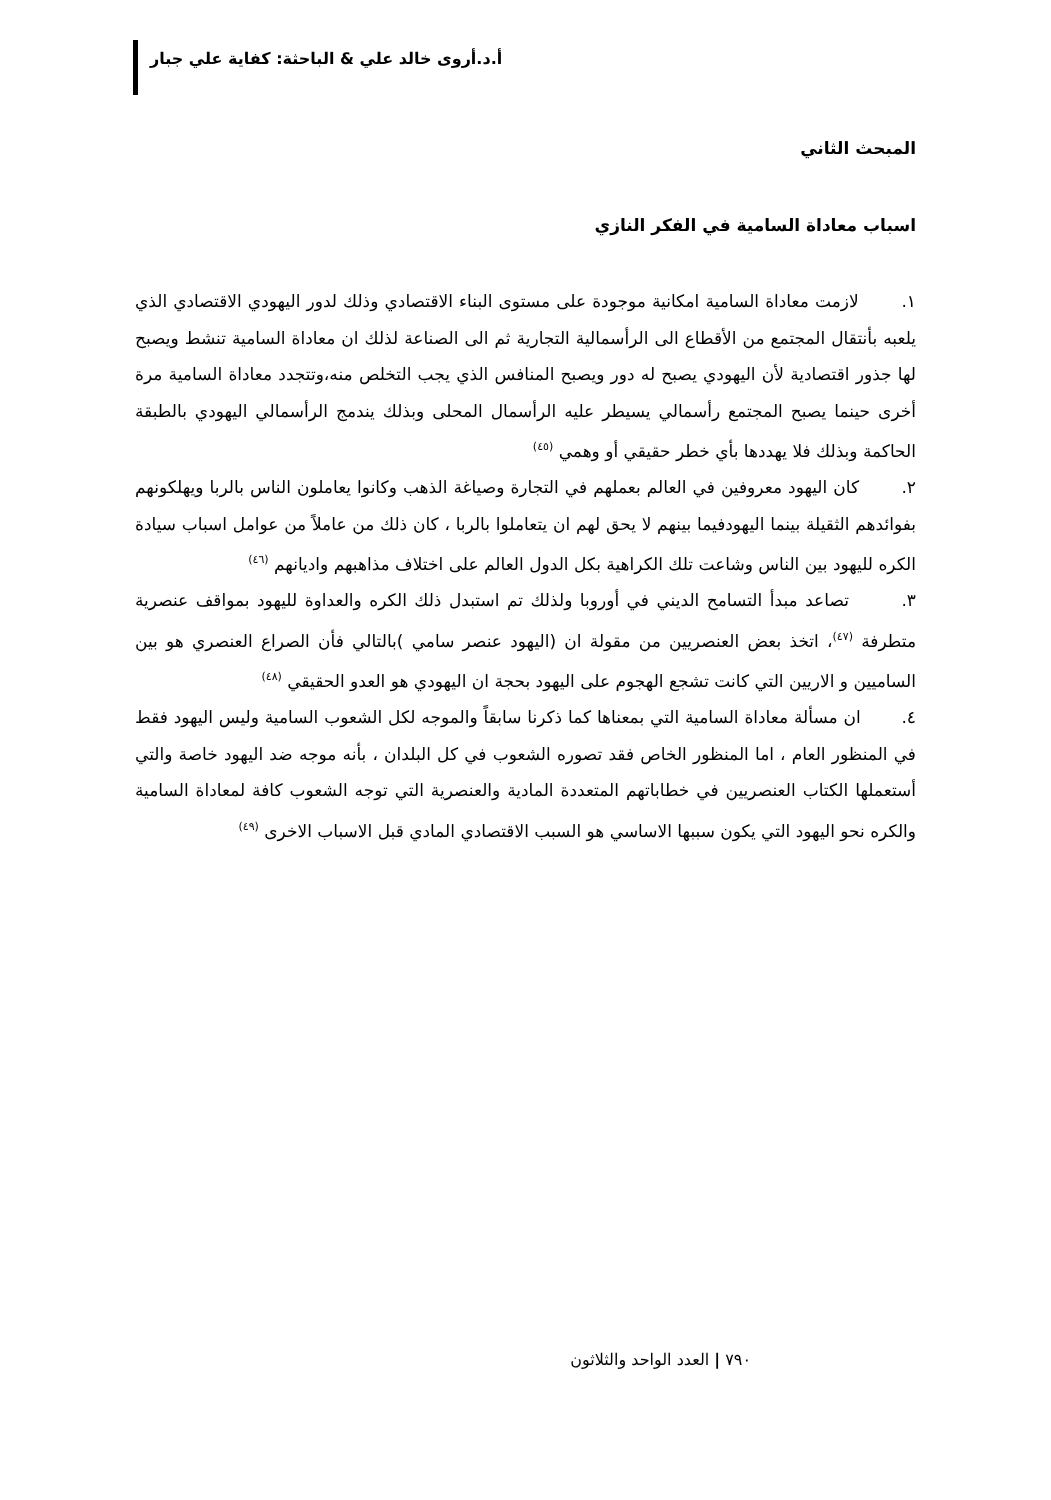أ.د.أروى خالد علي & الباحثة: كفاية علي جبار
المبحث الثاني
اسباب معاداة السامية في الفكر النازي
١. لازمت معاداة السامية امكانية موجودة على مستوى البناء الاقتصادي وذلك لدور اليهودي الاقتصادي الذي يلعبه بأنتقال المجتمع من الأقطاع الى الرأسمالية التجارية ثم الى الصناعة لذلك ان معاداة السامية تنشط ويصبح لها جذور اقتصادية لأن اليهودي يصبح له دور ويصبح المنافس الذي يجب التخلص منه،وتتجدد معاداة السامية مرة أخرى حينما يصبح المجتمع رأسمالي يسيطر عليه الرأسمال المحلى وبذلك يندمج الرأسمالي اليهودي بالطبقة الحاكمة وبذلك فلا يهددها بأي خطر حقيقي أو وهمي <sup>(٤٥)</sup>
٢. كان اليهود معروفين في العالم بعملهم في التجارة وصياغة الذهب وكانوا يعاملون الناس بالربا ويهلكونهم بفوائدهم الثقيلة بينما اليهودفيما بينهم لا يحق لهم ان يتعاملوا بالربا ، كان ذلك من عاملاً من عوامل اسباب سيادة الكره لليهود بين الناس وشاعت تلك الكراهية بكل الدول العالم على اختلاف مذاهبهم واديانهم <sup>(٤٦)</sup>
٣. تصاعد مبدأ التسامح الديني في أوروبا ولذلك تم استبدل ذلك الكره والعداوة لليهود بمواقف عنصرية متطرفة <sup>(٤٧)</sup>، اتخذ بعض العنصريين من مقولة ان (اليهود عنصر سامي )بالتالي فأن الصراع العنصري هو بين الساميين و الاريين التي كانت تشجع الهجوم على اليهود بحجة ان اليهودي هو العدو الحقيقي <sup>(٤٨)</sup>
٤. ان مسألة معاداة السامية التي بمعناها كما ذكرنا سابقاً والموجه لكل الشعوب السامية وليس اليهود فقط في المنظور العام ، اما المنظور الخاص فقد تصوره الشعوب في كل البلدان ، بأنه موجه ضد اليهود خاصة والتي أستعملها الكتاب العنصريين في خطاباتهم المتعددة المادية والعنصرية التي توجه الشعوب كافة لمعاداة السامية والكره نحو اليهود التي يكون سببها الاساسي هو السبب الاقتصادي المادي قبل الاسباب الاخرى <sup>(٤٩)</sup>
٧٩٠ | العدد الواحد والثلاثون